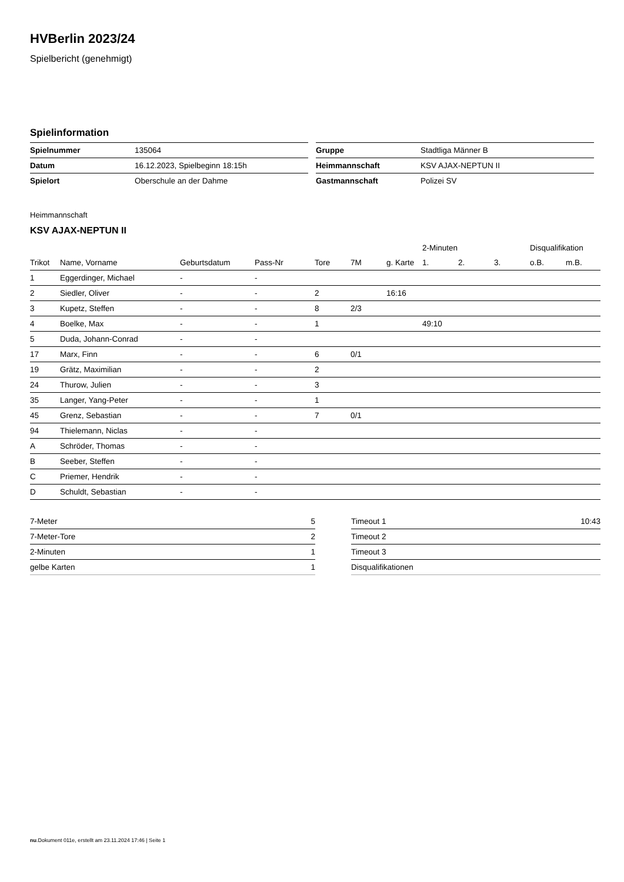HVBerlin 2023/24
Spielbericht (genehmigt)
Spielinformation
| Spielnummer | 135064 |
| Datum | 16.12.2023, Spielbeginn 18:15h |
| Spielort | Oberschule an der Dahme |
| Gruppe | Stadtliga Männer B |
| Heimmannschaft | KSV AJAX-NEPTUN II |
| Gastmannschaft | Polizei SV |
Heimmannschaft
KSV AJAX-NEPTUN II
| | | | | | | | 2-Minuten | | | Disqualifikation | |
| --- | --- | --- | --- | --- | --- | --- | --- | --- | --- | --- | --- |
| Trikot | Name, Vorname | Geburtsdatum | Pass-Nr | Tore | 7M | g. Karte | 1. | 2. | 3. | o.B. | m.B. |
| 1 | Eggerdinger, Michael | - | - | | | | | | | | |
| 2 | Siedler, Oliver | - | - | 2 | | 16:16 | | | | | |
| 3 | Kupetz, Steffen | - | - | 8 | 2/3 | | | | | | |
| 4 | Boelke, Max | - | - | 1 | | | 49:10 | | | | |
| 5 | Duda, Johann-Conrad | - | - | | | | | | | | |
| 17 | Marx, Finn | - | - | 6 | 0/1 | | | | | | |
| 19 | Grätz, Maximilian | - | - | 2 | | | | | | | |
| 24 | Thurow, Julien | - | - | 3 | | | | | | | |
| 35 | Langer, Yang-Peter | - | - | 1 | | | | | | | |
| 45 | Grenz, Sebastian | - | - | 7 | 0/1 | | | | | | |
| 94 | Thielemann, Niclas | - | - | | | | | | | | |
| A | Schröder, Thomas | - | - | | | | | | | | |
| B | Seeber, Steffen | - | - | | | | | | | | |
| C | Priemer, Hendrik | - | - | | | | | | | | |
| D | Schuldt, Sebastian | - | - | | | | | | | | |
| 7-Meter | 5 |
| 7-Meter-Tore | 2 |
| 2-Minuten | 1 |
| gelbe Karten | 1 |
| Timeout 1 | 10:43 |
| Timeout 2 | |
| Timeout 3 | |
| Disqualifikationen | |
nu.Dokument 011e, erstellt am 23.11.2024 17:46 | Seite 1